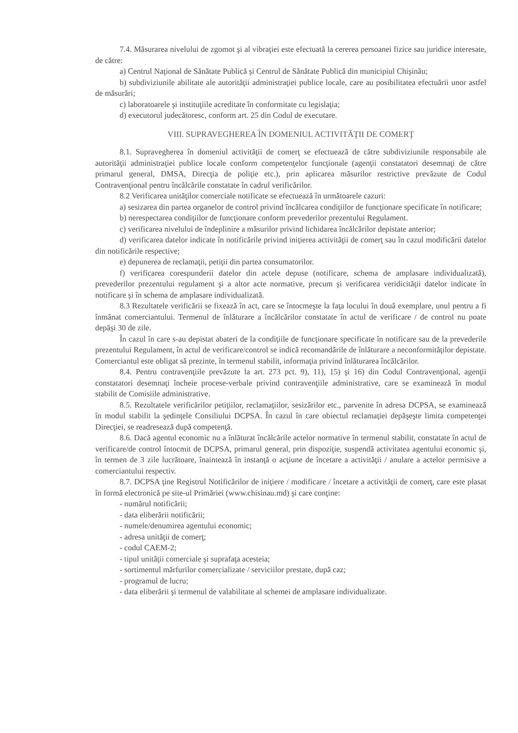7.4. Măsurarea nivelului de zgomot şi al vibraţiei este efectuată la cererea persoanei fizice sau juridice interesate, de către:
a) Centrul Naţional de Sănătate Publică şi Centrul de Sănătate Publică din municipiul Chişinău;
b) subdiviziunile abilitate ale autorităţii administraţiei publice locale, care au posibilitatea efectuării unor astfel de măsurări;
c) laboratoarele şi instituţiile acreditate în conformitate cu legislaţia;
d) executorul judecătoresc, conform art. 25 din Codul de executare.
VIII. SUPRAVEGHEREA ÎN DOMENIUL ACTIVITĂŢII DE COMERŢ
8.1. Supravegherea în domeniul activităţii de comerţ se efectuează de către subdiviziunile responsabile ale autorităţii administraţiei publice locale conform competenţelor funcţionale (agenţii constatatori desemnaţi de către primarul general, DMSA, Direcţia de poliţie etc.), prin aplicarea măsurilor restrictive prevăzute de Codul Contravenţional pentru încălcările constatate în cadrul verificărilor.
8.2 Verificarea unităţilor comerciale notificate se efectuează în următoarele cazuri:
a) sesizarea din partea organelor de control privind încălcarea condiţiilor de funcţionare specificate în notificare;
b) nerespectarea condiţiilor de funcţionare conform prevederilor prezentului Regulament.
c) verificarea nivelului de îndeplinire a măsurilor privind lichidarea încălcărilor depistate anterior;
d) verificarea datelor indicate în notificările privind iniţierea activităţii de comerţ sau în cazul modificării datelor din notificările respective;
e) depunerea de reclamaţii, petiţii din partea consumatorilor.
f) verificarea corespunderii datelor din actele depuse (notificare, schema de amplasare individualizată), prevederilor prezentului regulament şi a altor acte normative, precum şi verificarea veridicităţii datelor indicate în notificare şi în schema de amplasare individualizată.
8.3 Rezultatele verificării se fixează în act, care se întocmeşte la faţa locului în două exemplare, unul pentru a fi înmânat comerciantului. Termenul de înlăturare a încălcărilor constatate în actul de verificare / de control nu poate depăşi 30 de zile.
În cazul în care s-au depistat abateri de la condiţiile de funcţionare specificate în notificare sau de la prevederile prezentului Regulament, în actul de verificare/control se indică recomandările de înlăturare a neconformităţilor depistate. Comerciantul este obligat să prezinte, în termenul stabilit, informaţia privind înlăturarea încălcărilor.
8.4. Pentru contravenţiile prevăzute la art. 273 pct. 9), 11), 15) şi 16) din Codul Contravenţional, agenţii constatatori desemnaţi încheie procese-verbale privind contravenţiile administrative, care se examinează în modul stabilit de Comisiile administrative.
8.5. Rezultatele verificărilor petiţiilor, reclamaţiilor, sesizărilor etc., parvenite în adresa DCPSA, se examinează în modul stabilit la şedinţele Consiliului DCPSA. În cazul în care obiectul reclamaţiei depăşeşte limita competenţei Direcţiei, se readresează după competenţă.
8.6. Dacă agentul economic nu a înlăturat încălcările actelor normative în termenul stabilit, constatate în actul de verificare/de control întocmit de DCPSA, primarul general, prin dispoziţie, suspendă activitatea agentului economic şi, în termen de 3 zile lucrătoare, înaintează în instanţă o acţiune de încetare a activităţii / anulare a actelor permisive a comerciantului respectiv.
8.7. DCPSA ţine Registrul Notificărilor de iniţiere / modificare / încetare a activităţii de comerţ, care este plasat în formă electronică pe site-ul Primăriei (www.chisinau.md) şi care conţine:
- numărul notificării;
- data eliberării notificării;
- numele/denumirea agentului economic;
- adresa unităţii de comerţ;
- codul CAEM-2;
- tipul unităţii comerciale şi suprafaţa acesteia;
- sortimentul mărfurilor comercializate / serviciilor prestate, după caz;
- programul de lucru;
- data eliberării şi termenul de valabilitate al schemei de amplasare individualizate.